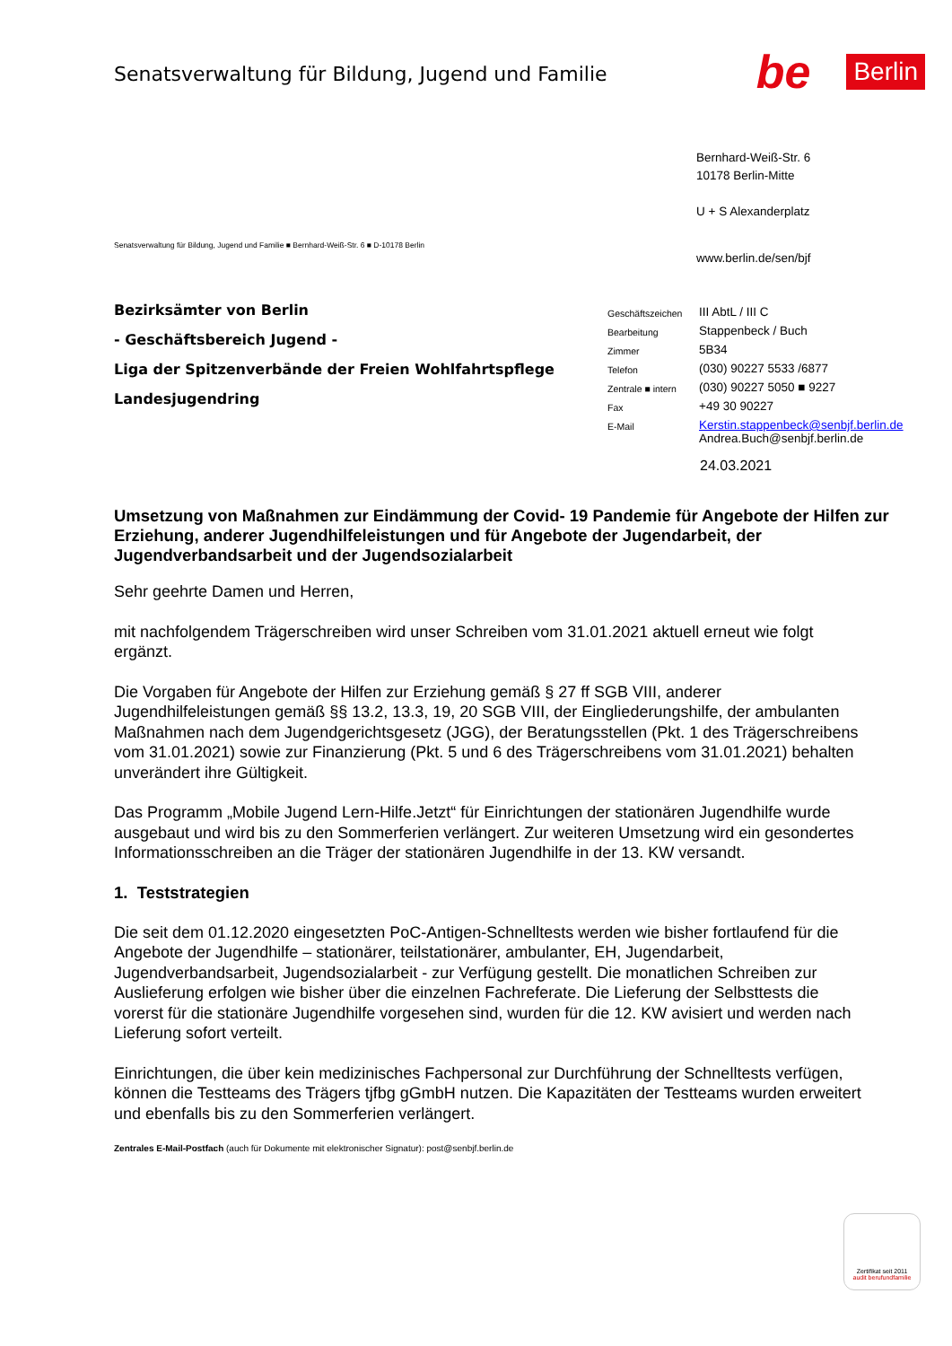Senatsverwaltung für Bildung, Jugend und Familie
be Berlin
Bernhard-Weiß-Str. 6
10178 Berlin-Mitte
U + S Alexanderplatz
Senatsverwaltung für Bildung, Jugend und Familie ■ Bernhard-Weiß-Str. 6 ■ D-10178 Berlin
www.berlin.de/sen/bjf
Bezirksämter von Berlin
- Geschäftsbereich Jugend -
Liga der Spitzenverbände der Freien Wohlfahrtspflege
Landesjugendring
| Geschäftszeichen | III AbtL / III C |
| Bearbeitung | Stappenbeck / Buch |
| Zimmer | 5B34 |
| Telefon | (030) 90227 5533 /6877 |
| Zentrale ■ intern | (030) 90227 5050 ■ 9227 |
| Fax | +49 30 90227 |
| E-Mail | Kerstin.stappenbeck@senbjf.berlin.de Andrea.Buch@senbjf.berlin.de |
24.03.2021
Umsetzung von Maßnahmen zur Eindämmung der Covid- 19 Pandemie für Angebote der Hilfen zur Erziehung, anderer Jugendhilfeleistungen und für Angebote der Jugendarbeit, der Jugendverbandsarbeit und der Jugendsozialarbeit
Sehr geehrte Damen und Herren,
mit nachfolgendem Trägerschreiben wird unser Schreiben vom 31.01.2021 aktuell erneut wie folgt ergänzt.
Die Vorgaben für Angebote der Hilfen zur Erziehung gemäß § 27 ff SGB VIII, anderer Jugendhilfeleistungen gemäß §§ 13.2, 13.3, 19, 20 SGB VIII, der Eingliederungshilfe, der ambulanten Maßnahmen nach dem Jugendgerichtsgesetz (JGG), der Beratungsstellen (Pkt. 1 des Trägerschreibens vom 31.01.2021) sowie zur Finanzierung (Pkt. 5 und 6 des Trägerschreibens vom 31.01.2021) behalten unverändert ihre Gültigkeit.
Das Programm „Mobile Jugend Lern-Hilfe.Jetzt“ für Einrichtungen der stationären Jugendhilfe wurde ausgebaut und wird bis zu den Sommerferien verlängert. Zur weiteren Umsetzung wird ein gesondertes Informationsschreiben an die Träger der stationären Jugendhilfe in der 13. KW versandt.
1. Teststrategien
Die seit dem 01.12.2020 eingesetzten PoC-Antigen-Schnelltests werden wie bisher fortlaufend für die Angebote der Jugendhilfe – stationärer, teilstationärer, ambulanter, EH, Jugendarbeit, Jugendverbandsarbeit, Jugendsozialarbeit - zur Verfügung gestellt. Die monatlichen Schreiben zur Auslieferung erfolgen wie bisher über die einzelnen Fachreferate. Die Lieferung der Selbsttests die vorerst für die stationäre Jugendhilfe vorgesehen sind, wurden für die 12. KW avisiert und werden nach Lieferung sofort verteilt.
Einrichtungen, die über kein medizinisches Fachpersonal zur Durchführung der Schnelltests verfügen, können die Testteams des Trägers tjfbg gGmbH nutzen. Die Kapazitäten der Testteams wurden erweitert und ebenfalls bis zu den Sommerferien verlängert.
Zentrales E-Mail-Postfach (auch für Dokumente mit elektronischer Signatur): post@senbjf.berlin.de
Zertifikat seit 2011
audit berufundfamilie